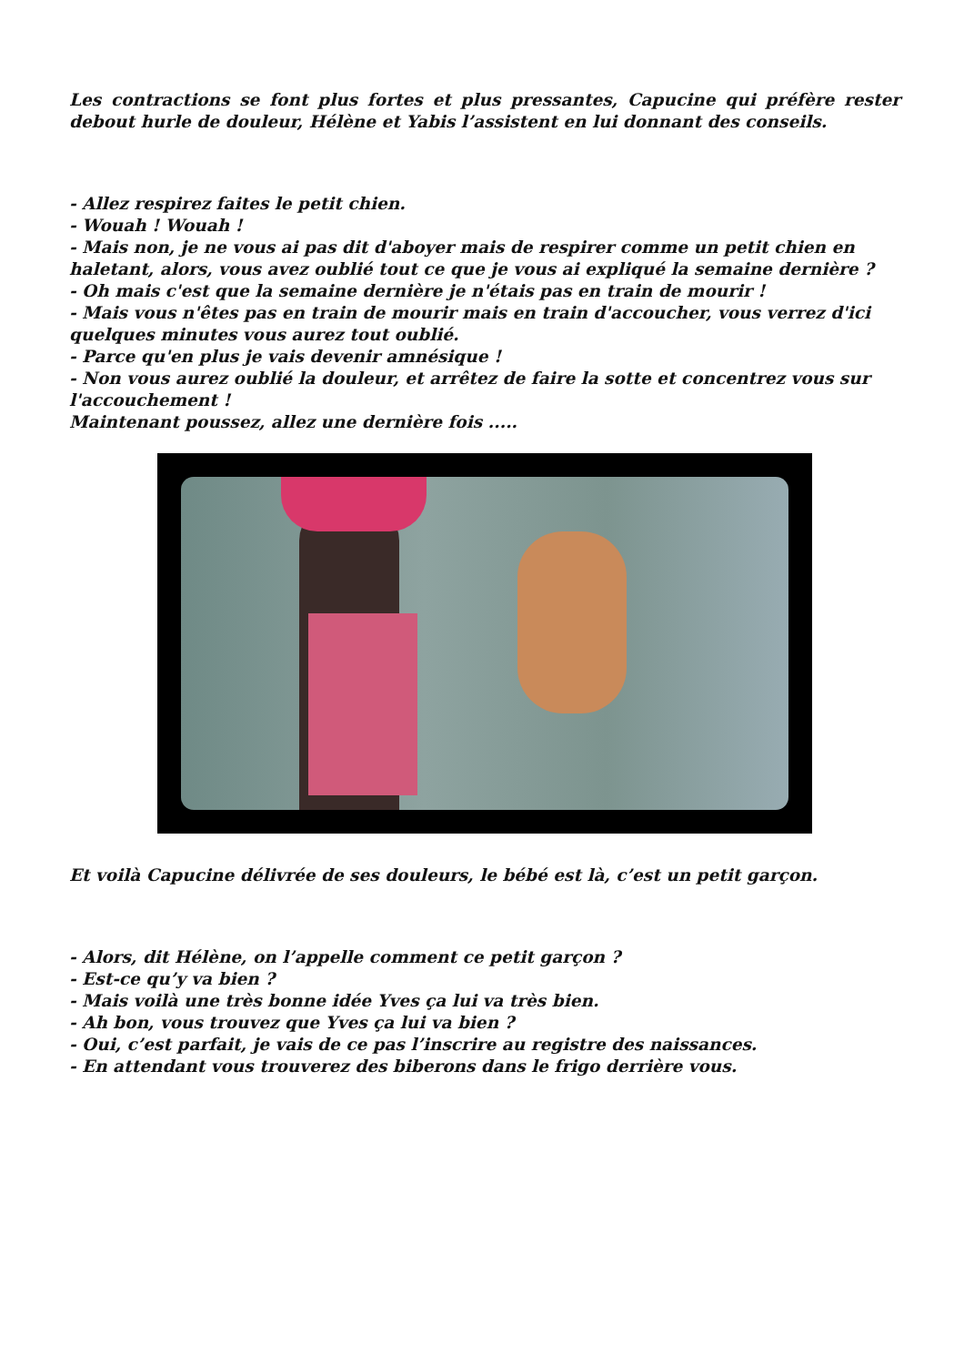Les contractions se font plus fortes et plus pressantes, Capucine qui préfère rester debout hurle de douleur, Hélène et Yabis l’assistent en lui donnant des conseils.
- Allez respirez faites le petit chien.
- Wouah ! Wouah !
- Mais non, je ne vous ai pas dit d'aboyer mais de respirer comme un petit chien en haletant, alors, vous avez oublié tout ce que je vous ai expliqué la semaine dernière ?
- Oh mais c'est que la semaine dernière je n'étais pas en train de mourir !
- Mais vous n'êtes pas en train de mourir mais en train d'accoucher, vous verrez d'ici quelques minutes vous aurez tout oublié.
- Parce qu'en plus je vais devenir amnésique !
- Non vous aurez oublié la douleur, et arrêtez de faire la sotte et concentrez vous sur l'accouchement !
Maintenant poussez, allez une dernière fois .....
Et voilà Capucine délivrée de ses douleurs, le bébé est là, c’est un petit garçon.
- Alors, dit Hélène, on l’appelle comment ce petit garçon ?
- Est-ce qu’y va bien ?
- Mais voilà une très bonne idée Yves ça lui va très bien.
- Ah bon, vous trouvez que Yves ça lui va bien ?
- Oui, c’est parfait, je vais de ce pas l’inscrire au registre des naissances.
- En attendant vous trouverez des biberons dans le frigo derrière vous.